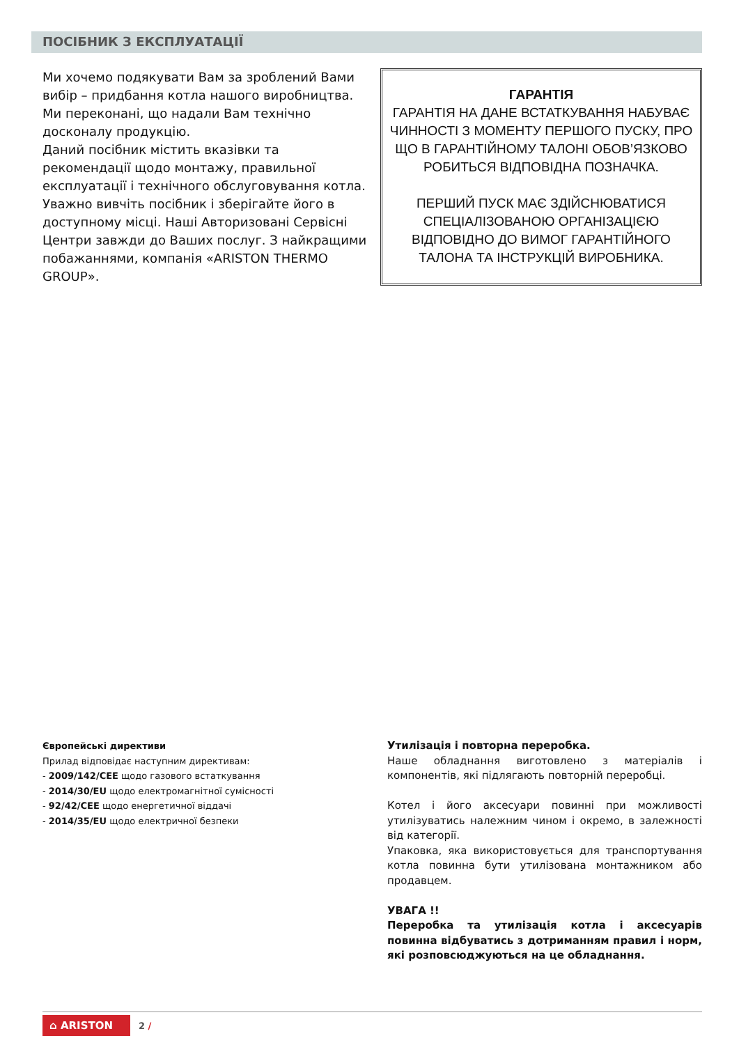ПОСІБНИК З ЕКСПЛУАТАЦІЇ
Ми хочемо подякувати Вам за зроблений Вами вибір – придбання котла нашого виробництва. Ми переконані, що надали Вам технічно досконалу продукцію.
Даний посібник містить вказівки та рекомендації щодо монтажу, правильної експлуатації і технічного обслуговування котла. Уважно вивчіть посібник і зберігайте його в доступному місці. Наші Авторизовані Сервісні Центри завжди до Ваших послуг. З найкращими побажаннями, компанія «ARISTON THERMO GROUP».
ГАРАНТІЯ
ГАРАНТІЯ НА ДАНЕ ВСТАТКУВАННЯ НАБУВАЄ ЧИННОСТІ З МОМЕНТУ ПЕРШОГО ПУСКУ, ПРО ЩО В ГАРАНТІЙНОМУ ТАЛОНІ ОБОВ’ЯЗКОВО РОБИТЬСЯ ВІДПОВІДНА ПОЗНАЧКА.
ПЕРШИЙ ПУСК МАЄ ЗДІЙСНЮВАТИСЯ СПЕЦІАЛІЗОВАНОЮ ОРГАНІЗАЦІЄЮ ВІДПОВІДНО ДО ВИМОГ ГАРАНТІЙНОГО ТАЛОНА ТА ІНСТРУКЦІЙ ВИРОБНИКА.
Європейські директиви
Прилад відповідає наступним директивам:
- 2009/142/CEE щодо газового встаткування
- 2014/30/EU щодо електромагнітної сумісності
- 92/42/CEE щодо енергетичної віддачі
- 2014/35/EU щодо електричної безпеки
Утилізація і повторна переробка.
Наше обладнання виготовлено з матеріалів і компонентів, які підлягають повторній переробці.
Котел і його аксесуари повинні при можливості утилізуватись належним чином і окремо, в залежності від категорії.
Упаковка, яка використовується для транспортування котла повинна бути утилізована монтажником або продавцем.
УВАГА !!
Переробка та утилізація котла і аксесуарів повинна відбуватись з дотриманням правил і норм, які розповсюджуються на це обладнання.
⌂ ARISTON 2 /